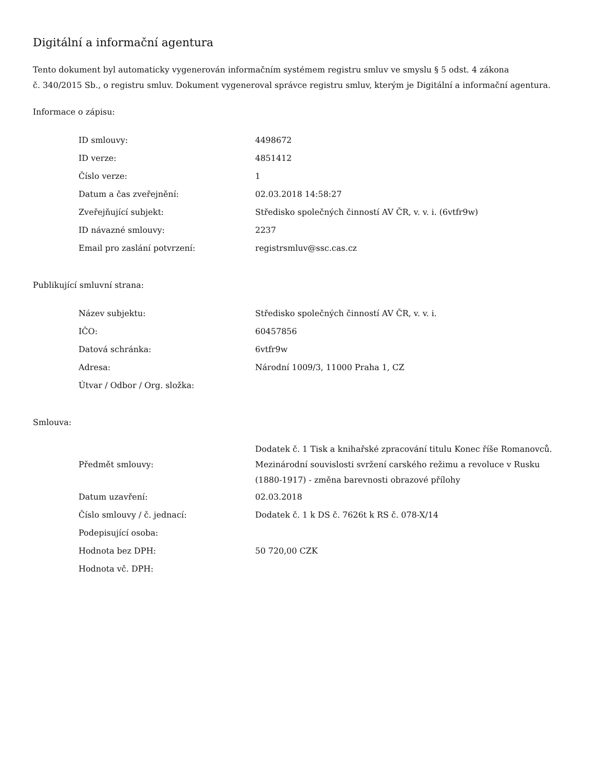Digitální a informační agentura
Tento dokument byl automaticky vygenerován informačním systémem registru smluv ve smyslu § 5 odst. 4 zákona
č. 340/2015 Sb., o registru smluv. Dokument vygeneroval správce registru smluv, kterým je Digitální a informační agentura.
Informace o zápisu:
| ID smlouvy: | 4498672 |
| ID verze: | 4851412 |
| Číslo verze: | 1 |
| Datum a čas zveřejnění: | 02.03.2018 14:58:27 |
| Zveřejňující subjekt: | Středisko společných činností AV ČR, v. v. i. (6vtfr9w) |
| ID návazné smlouvy: | 2237 |
| Email pro zaslání potvrzení: | registrsmluv@ssc.cas.cz |
Publikující smluvní strana:
| Název subjektu: | Středisko společných činností AV ČR, v. v. i. |
| IČO: | 60457856 |
| Datová schránka: | 6vtfr9w |
| Adresa: | Národní 1009/3, 11000 Praha 1, CZ |
| Útvar / Odbor / Org. složka: | |
Smlouva:
| Předmět smlouvy: | Dodatek č. 1 Tisk a knihařské zpracování titulu Konec říše Romanovců. Mezinárodní souvislosti svržení carského režimu a revoluce v Rusku (1880-1917) - změna barevnosti obrazové přílohy |
| Datum uzavření: | 02.03.2018 |
| Číslo smlouvy / č. jednací: | Dodatek č. 1 k DS č. 7626t k RS č. 078-X/14 |
| Podepisující osoba: | |
| Hodnota bez DPH: | 50 720,00 CZK |
| Hodnota vč. DPH: | |